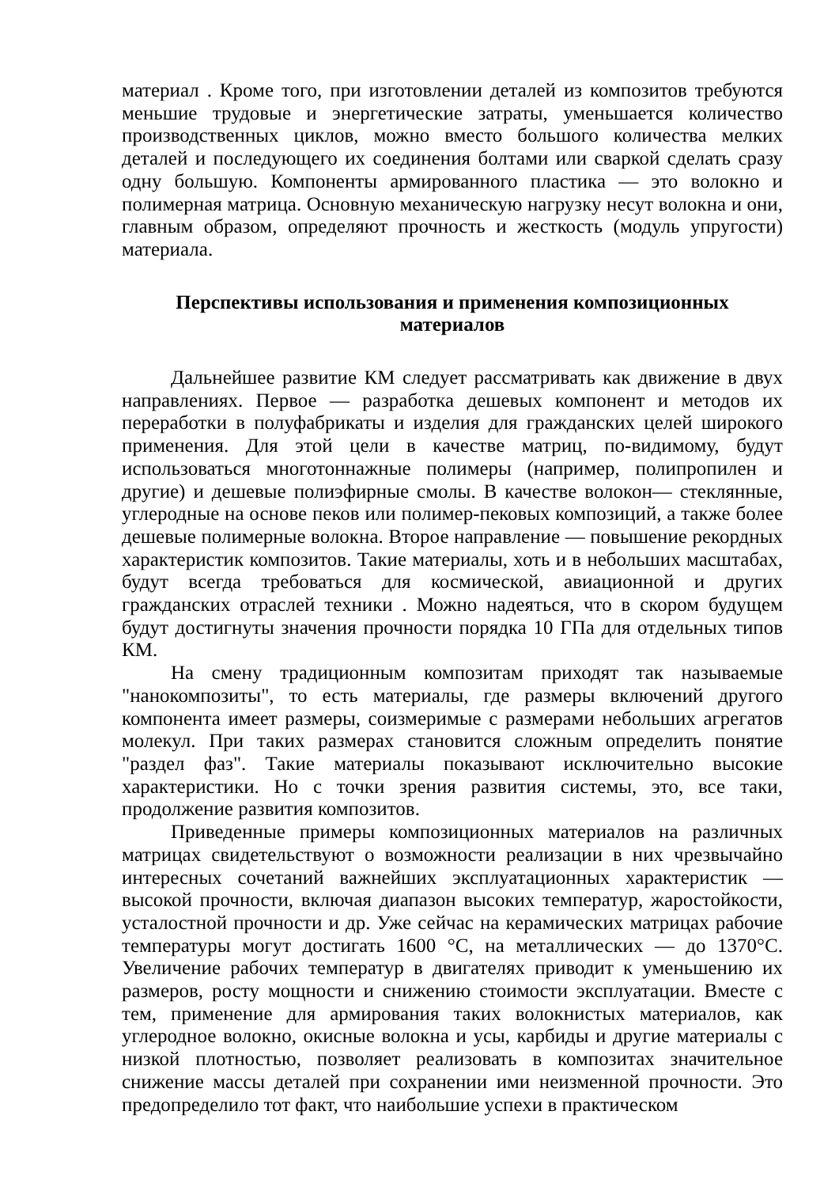материал . Кроме того, при изготовлении деталей из композитов требуются меньшие трудовые и энергетические затраты, уменьшается количество производственных циклов, можно вместо большого количества мелких деталей и последующего их соединения болтами или сваркой сделать сразу одну большую. Компоненты армированного пластика — это волокно и полимерная матрица. Основную механическую нагрузку несут волокна и они, главным образом, определяют прочность и жесткость (модуль упругости) материала.
Перспективы использования и применения композиционных
материалов
Дальнейшее развитие КМ следует рассматривать как движение в двух направлениях. Первое — разработка дешевых компонент и методов их переработки в полуфабрикаты и изделия для гражданских целей широкого применения. Для этой цели в качестве матриц, по-видимому, будут использоваться многотоннажные полимеры (например, полипропилен и другие) и дешевые полиэфирные смолы. В качестве волокон— стеклянные, углеродные на основе пеков или полимер-пековых композиций, а также более дешевые полимерные волокна. Второе направление — повышение рекордных характеристик композитов. Такие материалы, хоть и в небольших масштабах, будут всегда требоваться для космической, авиационной и других гражданских отраслей техники . Можно надеяться, что в скором будущем будут достигнуты значения прочности порядка 10 ГПа для отдельных типов КМ.
На смену традиционным композитам приходят так называемые "нанокомпозиты", то есть материалы, где размеры включений другого компонента имеет размеры, соизмеримые с размерами небольших агрегатов молекул. При таких размерах становится сложным определить понятие "раздел фаз". Такие материалы показывают исключительно высокие характеристики. Но с точки зрения развития системы, это, все таки, продолжение развития композитов.
Приведенные примеры композиционных материалов на различных матрицах свидетельствуют о возможности реализации в них чрезвычайно интересных сочетаний важнейших эксплуатационных характеристик — высокой прочности, включая диапазон высоких температур, жаростойкости, усталостной прочности и др. Уже сейчас на керамических матрицах рабочие температуры могут достигать 1600 °С, на металлических — до 1370°С. Увеличение рабочих температур в двигателях приводит к уменьшению их размеров, росту мощности и снижению стоимости эксплуатации. Вместе с тем, применение для армирования таких волокнистых материалов, как углеродное волокно, окисные волокна и усы, карбиды и другие материалы с низкой плотностью, позволяет реализовать в композитах значительное снижение массы деталей при сохранении ими неизменной прочности. Это предопределило тот факт, что наибольшие успехи в практическом